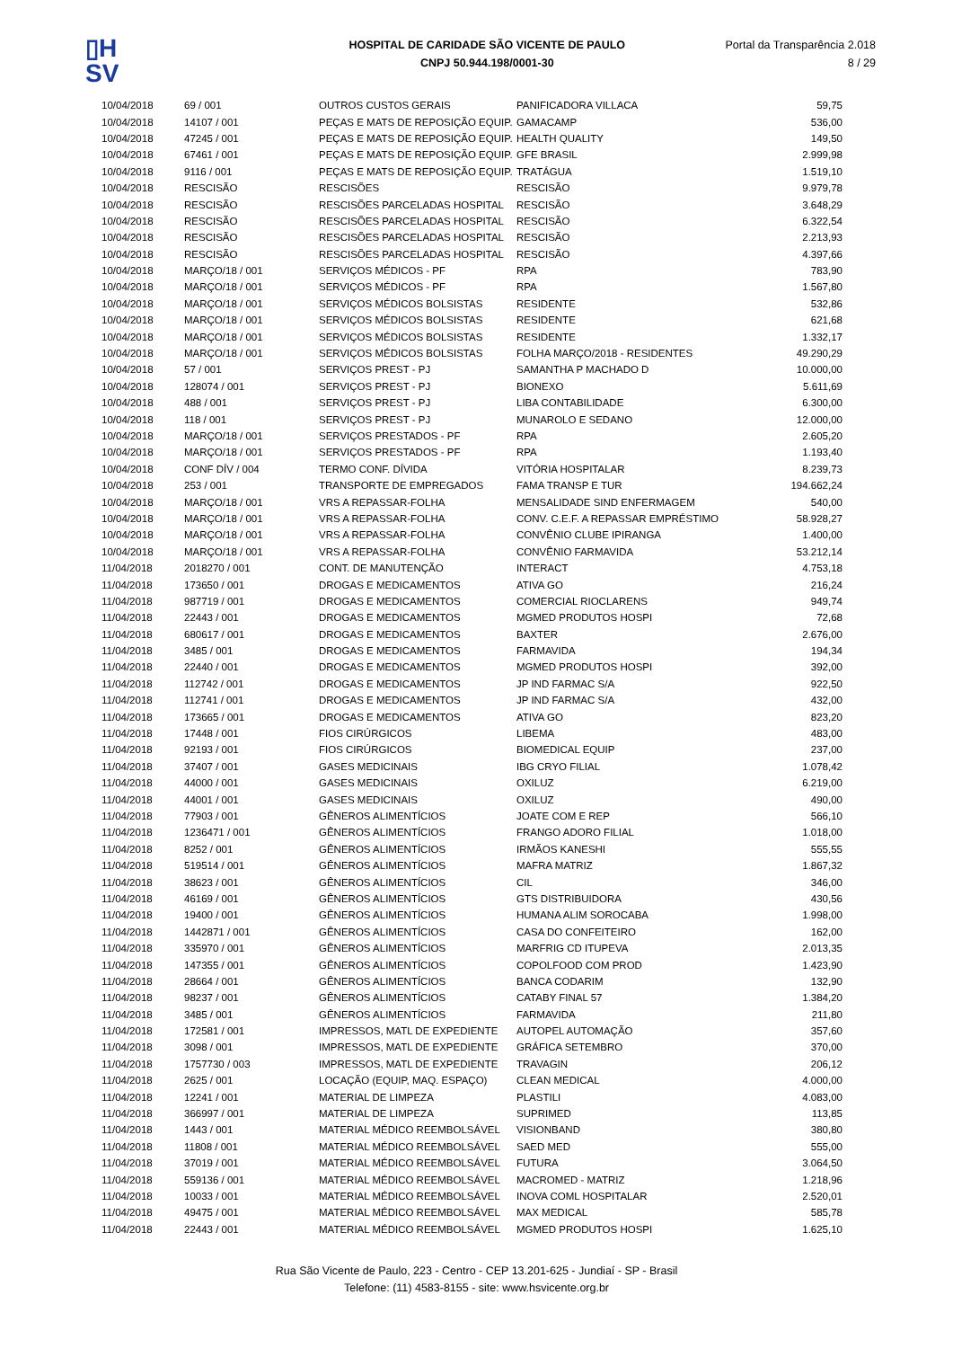▯H
SV
HOSPITAL DE CARIDADE SÃO VICENTE DE PAULO
CNPJ 50.944.198/0001-30
Portal da Transparência 2.018
8 / 29
| 10/04/2018 | 69 / 001 | OUTROS CUSTOS GERAIS | PANIFICADORA VILLACA | 59,75 |
| 10/04/2018 | 14107 / 001 | PEÇAS E MATS DE REPOSIÇÃO EQUIP. | GAMACAMP | 536,00 |
| 10/04/2018 | 47245 / 001 | PEÇAS E MATS DE REPOSIÇÃO EQUIP. | HEALTH QUALITY | 149,50 |
| 10/04/2018 | 67461 / 001 | PEÇAS E MATS DE REPOSIÇÃO EQUIP. | GFE BRASIL | 2.999,98 |
| 10/04/2018 | 9116 / 001 | PEÇAS E MATS DE REPOSIÇÃO EQUIP. | TRATÁGUA | 1.519,10 |
| 10/04/2018 | RESCISÃO | RESCISÕES | RESCISÃO | 9.979,78 |
| 10/04/2018 | RESCISÃO | RESCISÕES PARCELADAS HOSPITAL | RESCISÃO | 3.648,29 |
| 10/04/2018 | RESCISÃO | RESCISÕES PARCELADAS HOSPITAL | RESCISÃO | 6.322,54 |
| 10/04/2018 | RESCISÃO | RESCISÕES PARCELADAS HOSPITAL | RESCISÃO | 2.213,93 |
| 10/04/2018 | RESCISÃO | RESCISÕES PARCELADAS HOSPITAL | RESCISÃO | 4.397,66 |
| 10/04/2018 | MARÇO/18 / 001 | SERVIÇOS MÉDICOS - PF | RPA | 783,90 |
| 10/04/2018 | MARÇO/18 / 001 | SERVIÇOS MÉDICOS - PF | RPA | 1.567,80 |
| 10/04/2018 | MARÇO/18 / 001 | SERVIÇOS MÉDICOS BOLSISTAS | RESIDENTE | 532,86 |
| 10/04/2018 | MARÇO/18 / 001 | SERVIÇOS MÉDICOS BOLSISTAS | RESIDENTE | 621,68 |
| 10/04/2018 | MARÇO/18 / 001 | SERVIÇOS MÉDICOS BOLSISTAS | RESIDENTE | 1.332,17 |
| 10/04/2018 | MARÇO/18 / 001 | SERVIÇOS MÉDICOS BOLSISTAS | FOLHA MARÇO/2018 - RESIDENTES | 49.290,29 |
| 10/04/2018 | 57 / 001 | SERVIÇOS PREST - PJ | SAMANTHA P MACHADO D | 10.000,00 |
| 10/04/2018 | 128074 / 001 | SERVIÇOS PREST - PJ | BIONEXO | 5.611,69 |
| 10/04/2018 | 488 / 001 | SERVIÇOS PREST - PJ | LIBA CONTABILIDADE | 6.300,00 |
| 10/04/2018 | 118 / 001 | SERVIÇOS PREST - PJ | MUNAROLO E SEDANO | 12.000,00 |
| 10/04/2018 | MARÇO/18 / 001 | SERVIÇOS PRESTADOS - PF | RPA | 2.605,20 |
| 10/04/2018 | MARÇO/18 / 001 | SERVIÇOS PRESTADOS - PF | RPA | 1.193,40 |
| 10/04/2018 | CONF DÍV / 004 | TERMO CONF. DÍVIDA | VITÓRIA HOSPITALAR | 8.239,73 |
| 10/04/2018 | 253 / 001 | TRANSPORTE DE EMPREGADOS | FAMA TRANSP E TUR | 194.662,24 |
| 10/04/2018 | MARÇO/18 / 001 | VRS A REPASSAR-FOLHA | MENSALIDADE SIND ENFERMAGEM | 540,00 |
| 10/04/2018 | MARÇO/18 / 001 | VRS A REPASSAR-FOLHA | CONV. C.E.F. A REPASSAR EMPRÉSTIMO | 58.928,27 |
| 10/04/2018 | MARÇO/18 / 001 | VRS A REPASSAR-FOLHA | CONVÊNIO CLUBE IPIRANGA | 1.400,00 |
| 10/04/2018 | MARÇO/18 / 001 | VRS A REPASSAR-FOLHA | CONVÊNIO FARMAVIDA | 53.212,14 |
| 11/04/2018 | 2018270 / 001 | CONT. DE MANUTENÇÃO | INTERACT | 4.753,18 |
| 11/04/2018 | 173650 / 001 | DROGAS E MEDICAMENTOS | ATIVA GO | 216,24 |
| 11/04/2018 | 987719 / 001 | DROGAS E MEDICAMENTOS | COMERCIAL RIOCLARENS | 949,74 |
| 11/04/2018 | 22443 / 001 | DROGAS E MEDICAMENTOS | MGMED PRODUTOS HOSPI | 72,68 |
| 11/04/2018 | 680617 / 001 | DROGAS E MEDICAMENTOS | BAXTER | 2.676,00 |
| 11/04/2018 | 3485 / 001 | DROGAS E MEDICAMENTOS | FARMAVIDA | 194,34 |
| 11/04/2018 | 22440 / 001 | DROGAS E MEDICAMENTOS | MGMED PRODUTOS HOSPI | 392,00 |
| 11/04/2018 | 112742 / 001 | DROGAS E MEDICAMENTOS | JP IND FARMAC S/A | 922,50 |
| 11/04/2018 | 112741 / 001 | DROGAS E MEDICAMENTOS | JP IND FARMAC S/A | 432,00 |
| 11/04/2018 | 173665 / 001 | DROGAS E MEDICAMENTOS | ATIVA GO | 823,20 |
| 11/04/2018 | 17448 / 001 | FIOS CIRÚRGICOS | LIBEMA | 483,00 |
| 11/04/2018 | 92193 / 001 | FIOS CIRÚRGICOS | BIOMEDICAL EQUIP | 237,00 |
| 11/04/2018 | 37407 / 001 | GASES MEDICINAIS | IBG CRYO FILIAL | 1.078,42 |
| 11/04/2018 | 44000 / 001 | GASES MEDICINAIS | OXILUZ | 6.219,00 |
| 11/04/2018 | 44001 / 001 | GASES MEDICINAIS | OXILUZ | 490,00 |
| 11/04/2018 | 77903 / 001 | GÊNEROS ALIMENTÍCIOS | JOATE COM E REP | 566,10 |
| 11/04/2018 | 1236471 / 001 | GÊNEROS ALIMENTÍCIOS | FRANGO ADORO FILIAL | 1.018,00 |
| 11/04/2018 | 8252 / 001 | GÊNEROS ALIMENTÍCIOS | IRMÃOS KANESHI | 555,55 |
| 11/04/2018 | 519514 / 001 | GÊNEROS ALIMENTÍCIOS | MAFRA MATRIZ | 1.867,32 |
| 11/04/2018 | 38623 / 001 | GÊNEROS ALIMENTÍCIOS | CIL | 346,00 |
| 11/04/2018 | 46169 / 001 | GÊNEROS ALIMENTÍCIOS | GTS DISTRIBUIDORA | 430,56 |
| 11/04/2018 | 19400 / 001 | GÊNEROS ALIMENTÍCIOS | HUMANA ALIM SOROCABA | 1.998,00 |
| 11/04/2018 | 1442871 / 001 | GÊNEROS ALIMENTÍCIOS | CASA DO CONFEITEIRO | 162,00 |
| 11/04/2018 | 335970 / 001 | GÊNEROS ALIMENTÍCIOS | MARFRIG CD ITUPEVA | 2.013,35 |
| 11/04/2018 | 147355 / 001 | GÊNEROS ALIMENTÍCIOS | COPOLFOOD COM PROD | 1.423,90 |
| 11/04/2018 | 28664 / 001 | GÊNEROS ALIMENTÍCIOS | BANCA CODARIM | 132,90 |
| 11/04/2018 | 98237 / 001 | GÊNEROS ALIMENTÍCIOS | CATABY FINAL 57 | 1.384,20 |
| 11/04/2018 | 3485 / 001 | GÊNEROS ALIMENTÍCIOS | FARMAVIDA | 211,80 |
| 11/04/2018 | 172581 / 001 | IMPRESSOS, MATL DE EXPEDIENTE | AUTOPEL AUTOMAÇÃO | 357,60 |
| 11/04/2018 | 3098 / 001 | IMPRESSOS, MATL DE EXPEDIENTE | GRÁFICA SETEMBRO | 370,00 |
| 11/04/2018 | 1757730 / 003 | IMPRESSOS, MATL DE EXPEDIENTE | TRAVAGIN | 206,12 |
| 11/04/2018 | 2625 / 001 | LOCAÇÃO (EQUIP, MAQ. ESPAÇO) | CLEAN MEDICAL | 4.000,00 |
| 11/04/2018 | 12241 / 001 | MATERIAL DE LIMPEZA | PLASTILI | 4.083,00 |
| 11/04/2018 | 366997 / 001 | MATERIAL DE LIMPEZA | SUPRIMED | 113,85 |
| 11/04/2018 | 1443 / 001 | MATERIAL MÉDICO REEMBOLSÁVEL | VISIONBAND | 380,80 |
| 11/04/2018 | 11808 / 001 | MATERIAL MÉDICO REEMBOLSÁVEL | SAED MED | 555,00 |
| 11/04/2018 | 37019 / 001 | MATERIAL MÉDICO REEMBOLSÁVEL | FUTURA | 3.064,50 |
| 11/04/2018 | 559136 / 001 | MATERIAL MÉDICO REEMBOLSÁVEL | MACROMED - MATRIZ | 1.218,96 |
| 11/04/2018 | 10033 / 001 | MATERIAL MÉDICO REEMBOLSÁVEL | INOVA COML HOSPITALAR | 2.520,01 |
| 11/04/2018 | 49475 / 001 | MATERIAL MÉDICO REEMBOLSÁVEL | MAX MEDICAL | 585,78 |
| 11/04/2018 | 22443 / 001 | MATERIAL MÉDICO REEMBOLSÁVEL | MGMED PRODUTOS HOSPI | 1.625,10 |
Rua São Vicente de Paulo, 223 - Centro - CEP 13.201-625 - Jundiaí - SP - Brasil
Telefone: (11) 4583-8155 - site: www.hsvicente.org.br